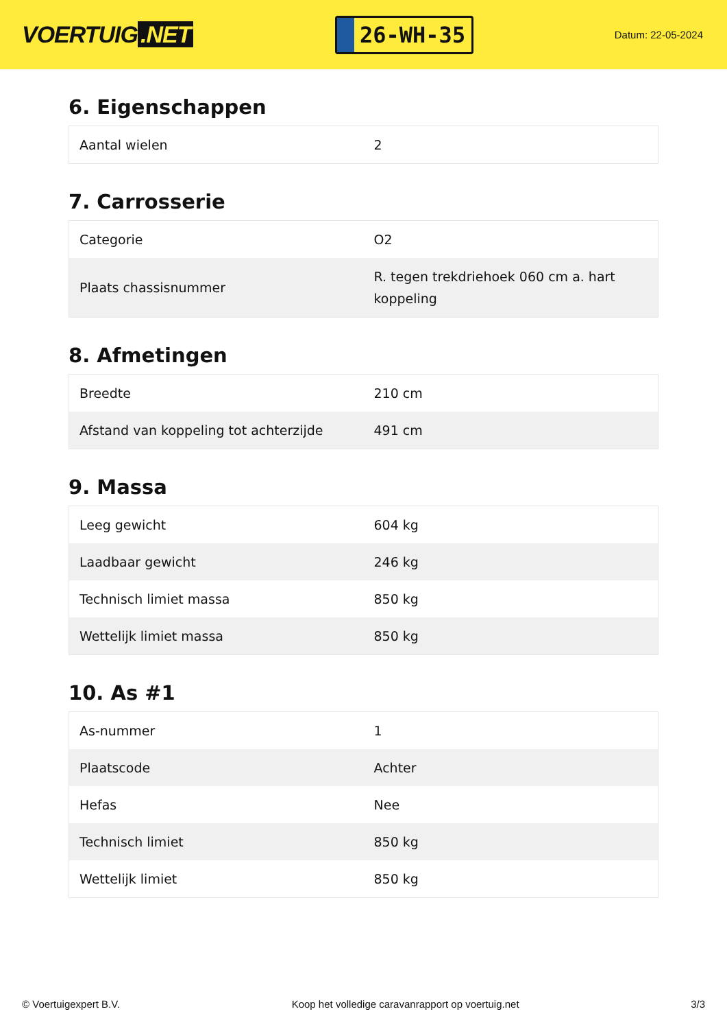VOERTUIG.NET
26-WH-35
Datum: 22-05-2024
6. Eigenschappen
| Aantal wielen | 2 |
7. Carrosserie
| Categorie | O2 |
| Plaats chassisnummer | R. tegen trekdriehoek 060 cm a. hart koppeling |
8. Afmetingen
| Breedte | 210 cm |
| Afstand van koppeling tot achterzijde | 491 cm |
9. Massa
| Leeg gewicht | 604 kg |
| Laadbaar gewicht | 246 kg |
| Technisch limiet massa | 850 kg |
| Wettelijk limiet massa | 850 kg |
10. As #1
| As-nummer | 1 |
| Plaatscode | Achter |
| Hefas | Nee |
| Technisch limiet | 850 kg |
| Wettelijk limiet | 850 kg |
© Voertuigexpert B.V. Koop het volledige caravanrapport op voertuig.net 3/3